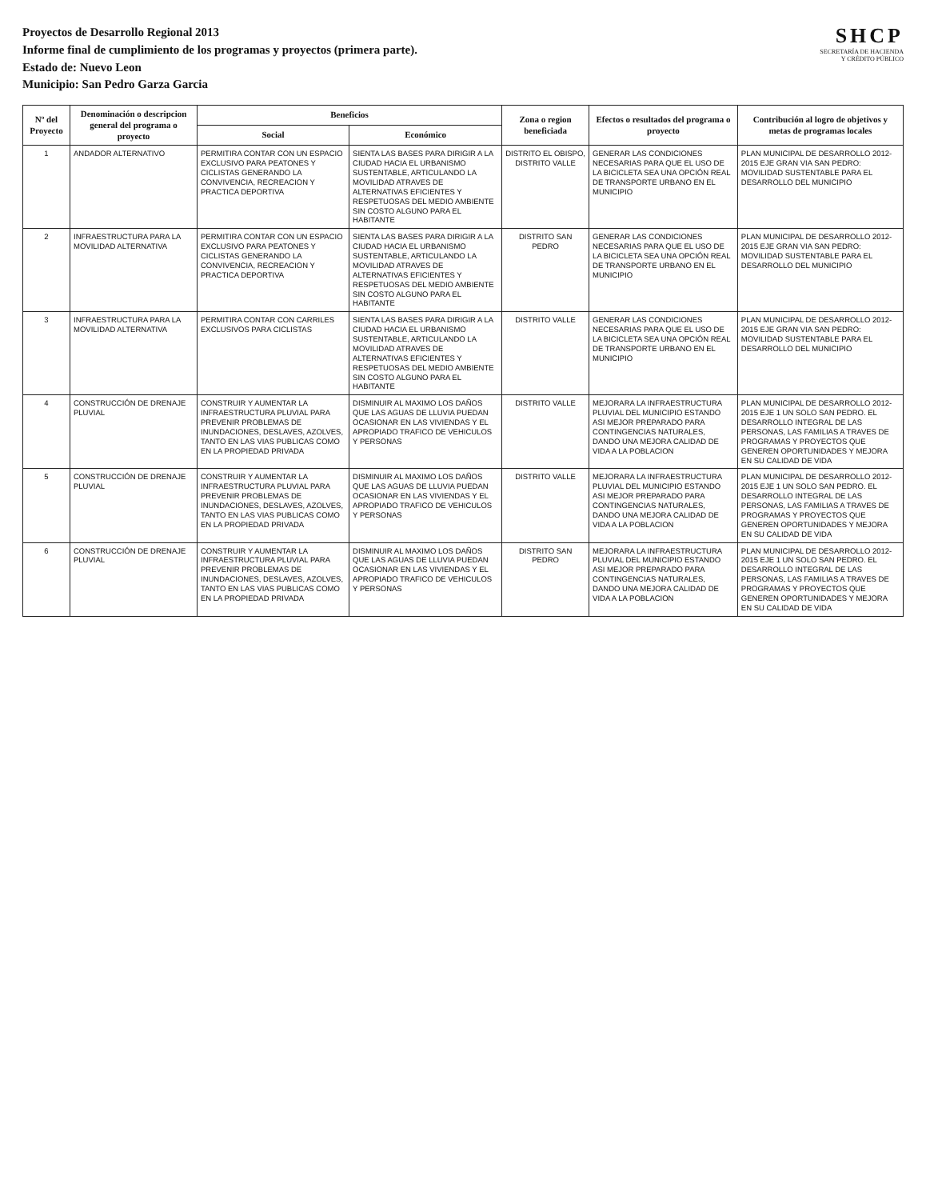Proyectos de Desarrollo Regional 2013
Informe final de cumplimiento de los programas y proyectos (primera parte).
Estado de: Nuevo Leon
Municipio: San Pedro Garza Garcia
SHCP
SECRETARÍA DE HACIENDA
Y CRÉDITO PÚBLICO
| Nº del Proyecto | Denominación o descripcion general del programa o proyecto | Beneficios | | Zona o region beneficiada | Efectos o resultados del programa o proyecto | Contribución al logro de objetivos y metas de programas locales |
| --- | --- | --- | --- | --- | --- | --- |
| | | Social | Económico | | | |
| 1 | ANDADOR ALTERNATIVO | PERMITIRA CONTAR CON UN ESPACIO EXCLUSIVO PARA PEATONES Y CICLISTAS GENERANDO LA CONVIVENCIA, RECREACION Y PRACTICA DEPORTIVA | SIENTA LAS BASES PARA DIRIGIR A LA CIUDAD HACIA EL URBANISMO SUSTENTABLE, ARTICULANDO LA MOVILIDAD ATRAVES DE ALTERNATIVAS EFICIENTES Y RESPETUOSAS DEL MEDIO AMBIENTE SIN COSTO ALGUNO PARA EL HABITANTE | DISTRITO EL OBISPO, DISTRITO VALLE | GENERAR LAS CONDICIONES NECESARIAS PARA QUE EL USO DE LA BICICLETA SEA UNA OPCIÓN REAL DE TRANSPORTE URBANO EN EL MUNICIPIO | PLAN MUNICIPAL DE DESARROLLO 2012-2015 EJE GRAN VIA SAN PEDRO: MOVILIDAD SUSTENTABLE PARA EL DESARROLLO DEL MUNICIPIO |
| 2 | INFRAESTRUCTURA PARA LA MOVILIDAD ALTERNATIVA | PERMITIRA CONTAR CON UN ESPACIO EXCLUSIVO PARA PEATONES Y CICLISTAS GENERANDO LA CONVIVENCIA, RECREACION Y PRACTICA DEPORTIVA | SIENTA LAS BASES PARA DIRIGIR A LA CIUDAD HACIA EL URBANISMO SUSTENTABLE, ARTICULANDO LA MOVILIDAD ATRAVES DE ALTERNATIVAS EFICIENTES Y RESPETUOSAS DEL MEDIO AMBIENTE SIN COSTO ALGUNO PARA EL HABITANTE | DISTRITO SAN PEDRO | GENERAR LAS CONDICIONES NECESARIAS PARA QUE EL USO DE LA BICICLETA SEA UNA OPCIÓN REAL DE TRANSPORTE URBANO EN EL MUNICIPIO | PLAN MUNICIPAL DE DESARROLLO 2012-2015 EJE GRAN VIA SAN PEDRO: MOVILIDAD SUSTENTABLE PARA EL DESARROLLO DEL MUNICIPIO |
| 3 | INFRAESTRUCTURA PARA LA MOVILIDAD ALTERNATIVA | PERMITIRA CONTAR CON CARRILES EXCLUSIVOS PARA CICLISTAS | SIENTA LAS BASES PARA DIRIGIR A LA CIUDAD HACIA EL URBANISMO SUSTENTABLE, ARTICULANDO LA MOVILIDAD ATRAVES DE ALTERNATIVAS EFICIENTES Y RESPETUOSAS DEL MEDIO AMBIENTE SIN COSTO ALGUNO PARA EL HABITANTE | DISTRITO VALLE | GENERAR LAS CONDICIONES NECESARIAS PARA QUE EL USO DE LA BICICLETA SEA UNA OPCIÓN REAL DE TRANSPORTE URBANO EN EL MUNICIPIO | PLAN MUNICIPAL DE DESARROLLO 2012-2015 EJE GRAN VIA SAN PEDRO: MOVILIDAD SUSTENTABLE PARA EL DESARROLLO DEL MUNICIPIO |
| 4 | CONSTRUCCIÓN DE DRENAJE PLUVIAL | CONSTRUIR Y AUMENTAR LA INFRAESTRUCTURA PLUVIAL PARA PREVENIR PROBLEMAS DE INUNDACIONES, DESLAVES, AZOLVES, TANTO EN LAS VIAS PUBLICAS COMO EN LA PROPIEDAD PRIVADA | DISMINUIR AL MAXIMO LOS DAÑOS QUE LAS AGUAS DE LLUVIA PUEDAN OCASIONAR EN LAS VIVIENDAS Y EL APROPIADO TRAFICO DE VEHICULOS Y PERSONAS | DISTRITO VALLE | MEJORARA LA INFRAESTRUCTURA PLUVIAL DEL MUNICIPIO ESTANDO ASI MEJOR PREPARADO PARA CONTINGENCIAS NATURALES, DANDO UNA MEJORA CALIDAD DE VIDA A LA POBLACION | PLAN MUNICIPAL DE DESARROLLO 2012-2015 EJE 1 UN SOLO SAN PEDRO. EL DESARROLLO INTEGRAL DE LAS PERSONAS, LAS FAMILIAS A TRAVES DE PROGRAMAS Y PROYECTOS QUE GENEREN OPORTUNIDADES Y MEJORA EN SU CALIDAD DE VIDA |
| 5 | CONSTRUCCIÓN DE DRENAJE PLUVIAL | CONSTRUIR Y AUMENTAR LA INFRAESTRUCTURA PLUVIAL PARA PREVENIR PROBLEMAS DE INUNDACIONES, DESLAVES, AZOLVES, TANTO EN LAS VIAS PUBLICAS COMO EN LA PROPIEDAD PRIVADA | DISMINUIR AL MAXIMO LOS DAÑOS QUE LAS AGUAS DE LLUVIA PUEDAN OCASIONAR EN LAS VIVIENDAS Y EL APROPIADO TRAFICO DE VEHICULOS Y PERSONAS | DISTRITO VALLE | MEJORARA LA INFRAESTRUCTURA PLUVIAL DEL MUNICIPIO ESTANDO ASI MEJOR PREPARADO PARA CONTINGENCIAS NATURALES, DANDO UNA MEJORA CALIDAD DE VIDA A LA POBLACION | PLAN MUNICIPAL DE DESARROLLO 2012-2015 EJE 1 UN SOLO SAN PEDRO. EL DESARROLLO INTEGRAL DE LAS PERSONAS, LAS FAMILIAS A TRAVES DE PROGRAMAS Y PROYECTOS QUE GENEREN OPORTUNIDADES Y MEJORA EN SU CALIDAD DE VIDA |
| 6 | CONSTRUCCIÓN DE DRENAJE PLUVIAL | CONSTRUIR Y AUMENTAR LA INFRAESTRUCTURA PLUVIAL PARA PREVENIR PROBLEMAS DE INUNDACIONES, DESLAVES, AZOLVES, TANTO EN LAS VIAS PUBLICAS COMO EN LA PROPIEDAD PRIVADA | DISMINUIR AL MAXIMO LOS DAÑOS QUE LAS AGUAS DE LLUVIA PUEDAN OCASIONAR EN LAS VIVIENDAS Y EL APROPIADO TRAFICO DE VEHICULOS Y PERSONAS | DISTRITO SAN PEDRO | MEJORARA LA INFRAESTRUCTURA PLUVIAL DEL MUNICIPIO ESTANDO ASI MEJOR PREPARADO PARA CONTINGENCIAS NATURALES, DANDO UNA MEJORA CALIDAD DE VIDA A LA POBLACION | PLAN MUNICIPAL DE DESARROLLO 2012-2015 EJE 1 UN SOLO SAN PEDRO. EL DESARROLLO INTEGRAL DE LAS PERSONAS, LAS FAMILIAS A TRAVES DE PROGRAMAS Y PROYECTOS QUE GENEREN OPORTUNIDADES Y MEJORA EN SU CALIDAD DE VIDA |